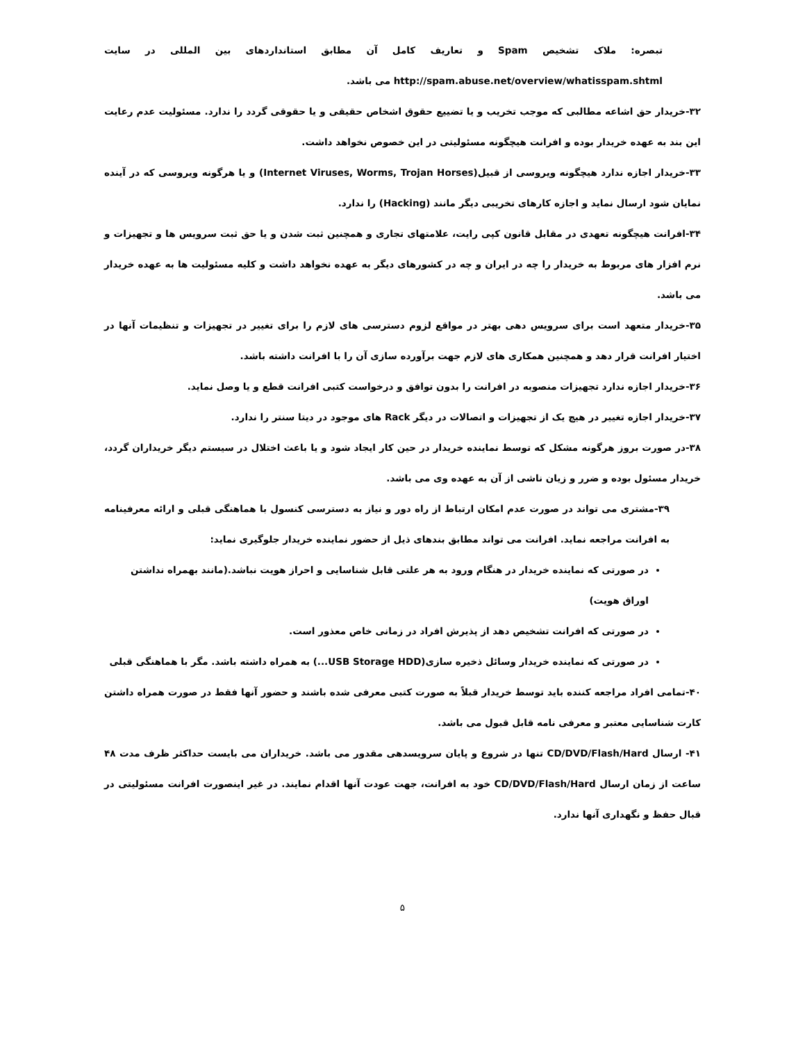تبصره: ملاک تشخیص Spam و تعاریف کامل آن مطابق استانداردهای بین المللی در سایت http://spam.abuse.net/overview/whatisspam.shtml می باشد.
۳۲-خریدار حق اشاعه مطالبی که موجب تخریب و یا تضییع حقوق اشخاص حقیقی و یا حقوقی گردد را ندارد. مسئولیت عدم رعایت این بند به عهده خریدار بوده و افرانت هیچگونه مسئولیتی در این خصوص نخواهد داشت.
۳۳-خریدار اجازه ندارد هیچگونه ویروسی از قبیل(Internet Viruses, Worms, Trojan Horses) و یا هرگونه ویروسی که در آینده نمایان شود ارسال نماید و اجازه کارهای تخریبی دیگر مانند (Hacking) را ندارد.
۳۴-افرانت هیچگونه تعهدی در مقابل قانون کپی رایت، علامتهای تجاری و همچنین ثبت شدن و یا حق ثبت سرویس ها و تجهیزات و نرم افزار های مربوط به خریدار را چه در ایران و چه در کشورهای دیگر به عهده نخواهد داشت و کلیه مسئولیت ها به عهده خریدار می باشد.
۳۵-خریدار متعهد است برای سرویس دهی بهتر در مواقع لزوم دسترسی های لازم را برای تغییر در تجهیزات و تنظیمات آنها در اختیار افرانت قرار دهد و همچنین همکاری های لازم جهت برآورده سازی آن را با افرانت داشته باشد.
۳۶-خریدار اجازه ندارد تجهیزات منصوبه در افرانت را بدون توافق و درخواست کتبی افرانت قطع و یا وصل نماید.
۳۷-خریدار اجازه تغییر در هیچ یک از تجهیزات و اتصالات در دیگر Rack های موجود در دیتا سنتر را ندارد.
۳۸-در صورت بروز هرگونه مشکل که توسط نماینده خریدار در حین کار ایجاد شود و یا باعث اختلال در سیستم دیگر خریداران گردد، خریدار مسئول بوده و ضرر و زیان ناشی از آن به عهده وی می باشد.
۳۹-مشتری می تواند در صورت عدم امکان ارتباط از راه دور و نیاز به دسترسی کنسول با هماهنگی قبلی و ارائه معرفینامه به افرانت مراجعه نماید. افرانت می تواند مطابق بندهای ذیل از حضور نماینده خریدار جلوگیری نماید:
در صورتی که نماینده خریدار در هنگام ورود به هر علتی قابل شناسایی و احراز هویت نباشد.(مانند بهمراه نداشتن اوراق هویت)
در صورتی که افرانت تشخیص دهد از پذیرش افراد در زمانی خاص معذور است.
در صورتی که نماینده خریدار وسائل ذخیره سازی(USB Storage HDD...) به همراه داشته باشد. مگر با هماهنگی قبلی
۴۰-تمامی افراد مراجعه کننده باید توسط خریدار قبلاً به صورت کتبی معرفی شده باشند و حضور آنها فقط در صورت همراه داشتن کارت شناسایی معتبر و معرفی نامه قابل قبول می باشد.
۴۱- ارسال CD/DVD/Flash/Hard تنها در شروع و پایان سرویسدهی مقدور می باشد. خریداران می بایست حداکثر ظرف مدت ۴۸ ساعت از زمان ارسال CD/DVD/Flash/Hard خود به افرانت، جهت عودت آنها اقدام نمایند. در غیر اینصورت افرانت مسئولیتی در قبال حفظ و نگهداری آنها ندارد.
۵